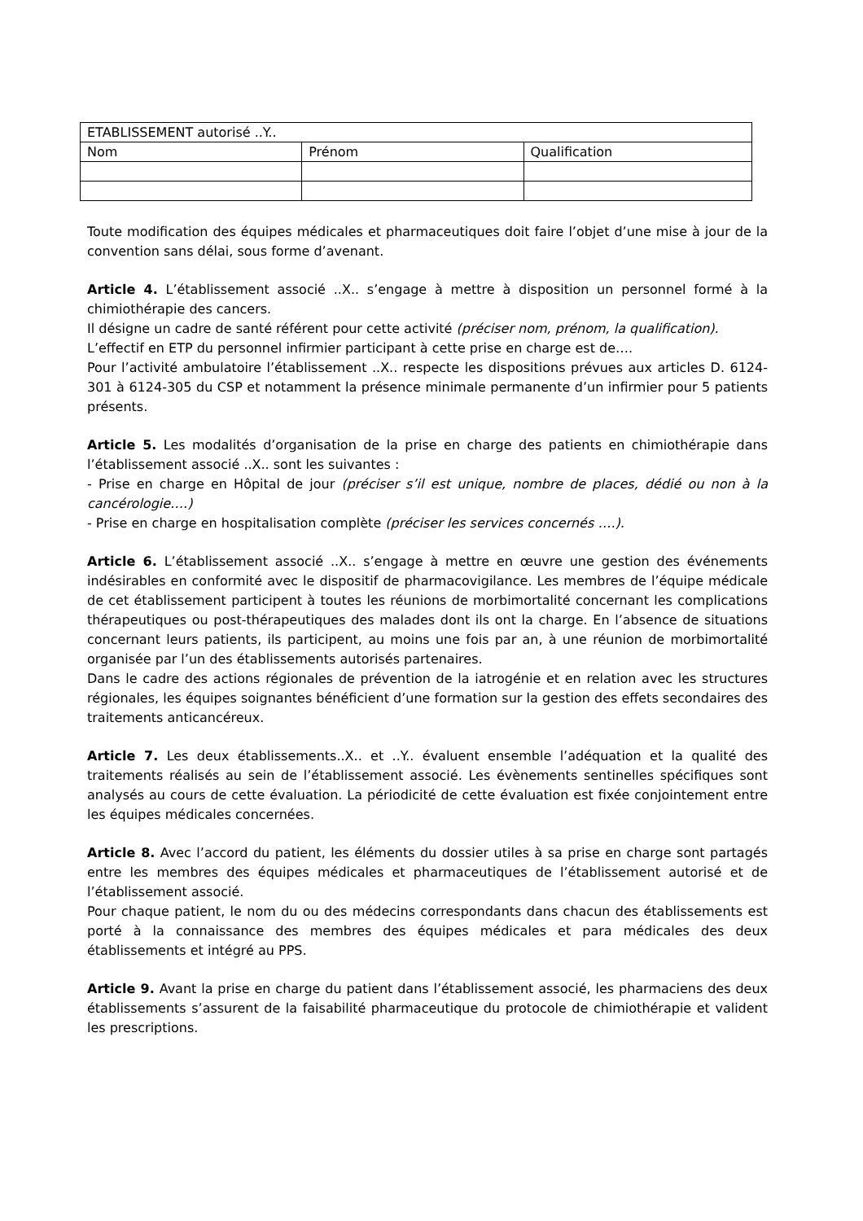| ETABLISSEMENT autorisé ..Y.. | | |
| Nom | Prénom | Qualification |
Toute modification des équipes médicales et pharmaceutiques doit faire l’objet d’une mise à jour de la convention sans délai, sous forme d’avenant.
Article 4. L’établissement associé ..X.. s’engage à mettre à disposition un personnel formé à la chimiothérapie des cancers.
Il désigne un cadre de santé référent pour cette activité (préciser nom, prénom, la qualification).
L’effectif en ETP du personnel infirmier participant à cette prise en charge est de….
Pour l’activité ambulatoire l’établissement ..X.. respecte les dispositions prévues aux articles D. 6124-301 à 6124-305 du CSP et notamment la présence minimale permanente d’un infirmier pour 5 patients présents.
Article 5. Les modalités d’organisation de la prise en charge des patients en chimiothérapie dans l’établissement associé ..X.. sont les suivantes :
- Prise en charge en Hôpital de jour (préciser s’il est unique, nombre de places, dédié ou non à la cancérologie….)
- Prise en charge en hospitalisation complète (préciser les services concernés ….).
Article 6. L’établissement associé ..X.. s’engage à mettre en œuvre une gestion des événements indésirables en conformité avec le dispositif de pharmacovigilance. Les membres de l’équipe médicale de cet établissement participent à toutes les réunions de morbimortalité concernant les complications thérapeutiques ou post-thérapeutiques des malades dont ils ont la charge. En l’absence de situations concernant leurs patients, ils participent, au moins une fois par an, à une réunion de morbimortalité organisée par l’un des établissements autorisés partenaires.
Dans le cadre des actions régionales de prévention de la iatrogénie et en relation avec les structures régionales, les équipes soignantes bénéficient d’une formation sur la gestion des effets secondaires des traitements anticancéreux.
Article 7. Les deux établissements..X.. et ..Y.. évaluent ensemble l’adéquation et la qualité des traitements réalisés au sein de l’établissement associé. Les évènements sentinelles spécifiques sont analysés au cours de cette évaluation. La périodicité de cette évaluation est fixée conjointement entre les équipes médicales concernées.
Article 8. Avec l’accord du patient, les éléments du dossier utiles à sa prise en charge sont partagés entre les membres des équipes médicales et pharmaceutiques de l’établissement autorisé et de l’établissement associé.
Pour chaque patient, le nom du ou des médecins correspondants dans chacun des établissements est porté à la connaissance des membres des équipes médicales et para médicales des deux établissements et intégré au PPS.
Article 9. Avant la prise en charge du patient dans l’établissement associé, les pharmaciens des deux établissements s’assurent de la faisabilité pharmaceutique du protocole de chimiothérapie et valident les prescriptions.